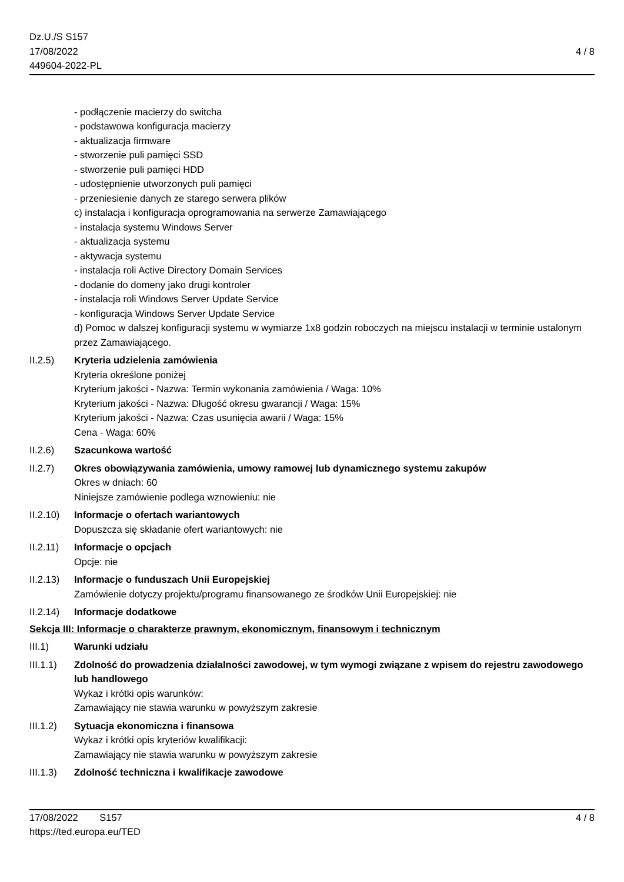Dz.U./S S157
17/08/2022
449604-2022-PL
4 / 8
- podłączenie macierzy do switcha
- podstawowa konfiguracja macierzy
- aktualizacja firmware
- stworzenie puli pamięci SSD
- stworzenie puli pamięci HDD
- udostępnienie utworzonych puli pamięci
- przeniesienie danych ze starego serwera plików
c) instalacja i konfiguracja oprogramowania na serwerze Zamawiającego
- instalacja systemu Windows Server
- aktualizacja systemu
- aktywacja systemu
- instalacja roli Active Directory Domain Services
- dodanie do domeny jako drugi kontroler
- instalacja roli Windows Server Update Service
- konfiguracja Windows Server Update Service
d) Pomoc w dalszej konfiguracji systemu w wymiarze 1x8 godzin roboczych na miejscu instalacji w terminie ustalonym przez Zamawiającego.
II.2.5) Kryteria udzielenia zamówienia
Kryteria określone poniżej
Kryterium jakości - Nazwa: Termin wykonania zamówienia / Waga: 10%
Kryterium jakości - Nazwa: Długość okresu gwarancji / Waga: 15%
Kryterium jakości - Nazwa: Czas usunięcia awarii / Waga: 15%
Cena - Waga: 60%
II.2.6) Szacunkowa wartość
II.2.7) Okres obowiązywania zamówienia, umowy ramowej lub dynamicznego systemu zakupów
Okres w dniach: 60
Niniejsze zamówienie podlega wznowieniu: nie
II.2.10)
Informacje o ofertach wariantowych
Dopuszcza się składanie ofert wariantowych: nie
II.2.11)
Informacje o opcjach
Opcje: nie
II.2.13)
Informacje o funduszach Unii Europejskiej
Zamówienie dotyczy projektu/programu finansowanego ze środków Unii Europejskiej: nie
II.2.14)
Informacje dodatkowe
Sekcja III: Informacje o charakterze prawnym, ekonomicznym, finansowym i technicznym
III.1) Warunki udziału
III.1.1)
Zdolność do prowadzenia działalności zawodowej, w tym wymogi związane z wpisem do rejestru zawodowego lub handlowego
Wykaz i krótki opis warunków:
Zamawiający nie stawia warunku w powyższym zakresie
III.1.2)
Sytuacja ekonomiczna i finansowa
Wykaz i krótki opis kryteriów kwalifikacji:
Zamawiający nie stawia warunku w powyższym zakresie
III.1.3)
Zdolność techniczna i kwalifikacje zawodowe
17/08/2022 S157
https://ted.europa.eu/TED
4 / 8